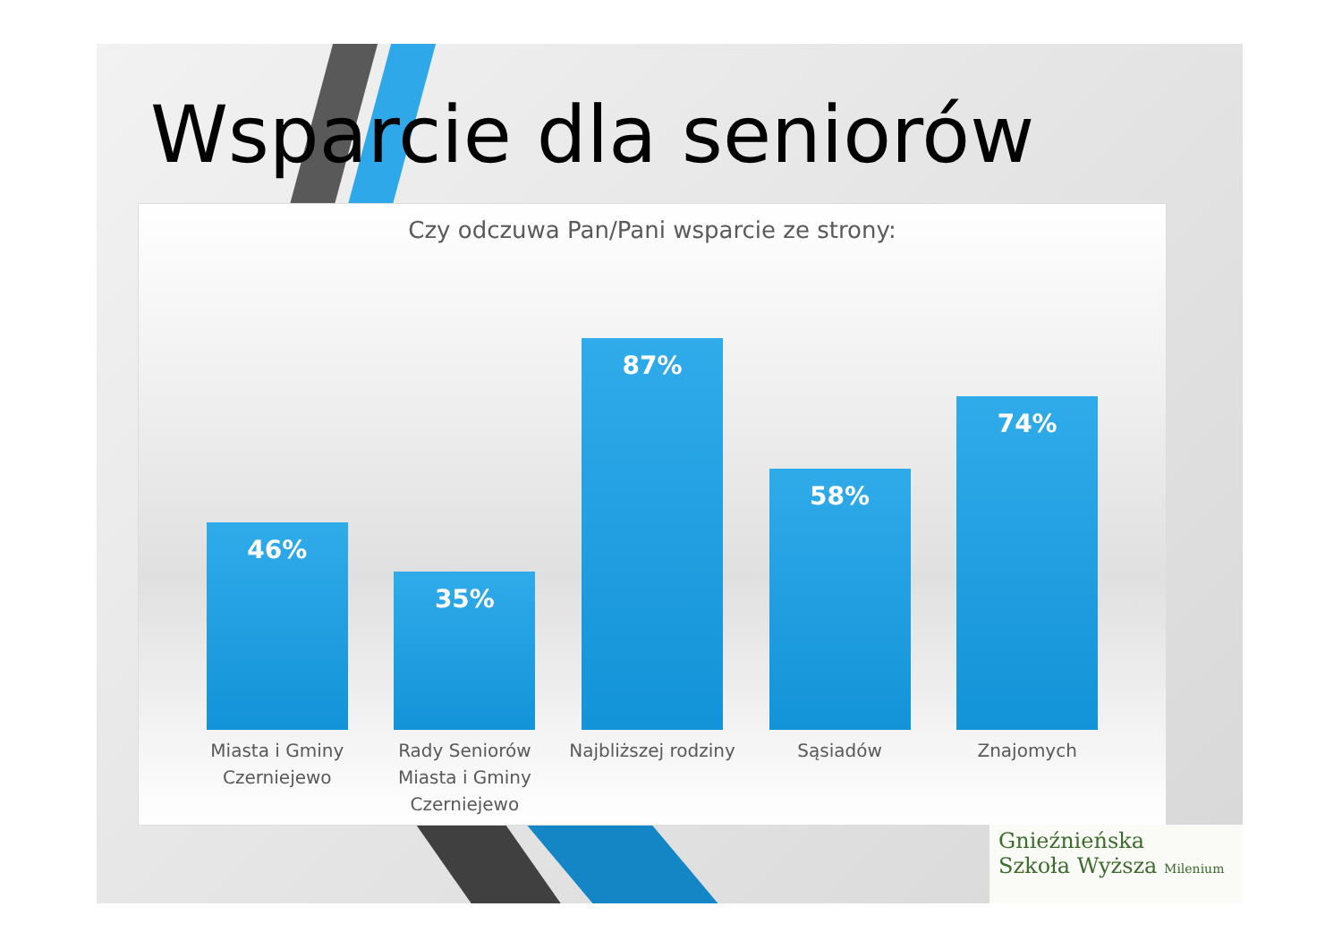Wsparcie dla seniorów
Czy odczuwa Pan/Pani wsparcie ze strony:
46%
35%
87%
58%
74%
Miasta i Gminy Czerniejewo
Rady Seniorów Miasta i Gminy Czerniejewo
Najbliższej rodziny
Sąsiadów Znajomych
Gnieźnieńska
Szkoła Wyższa Milenium